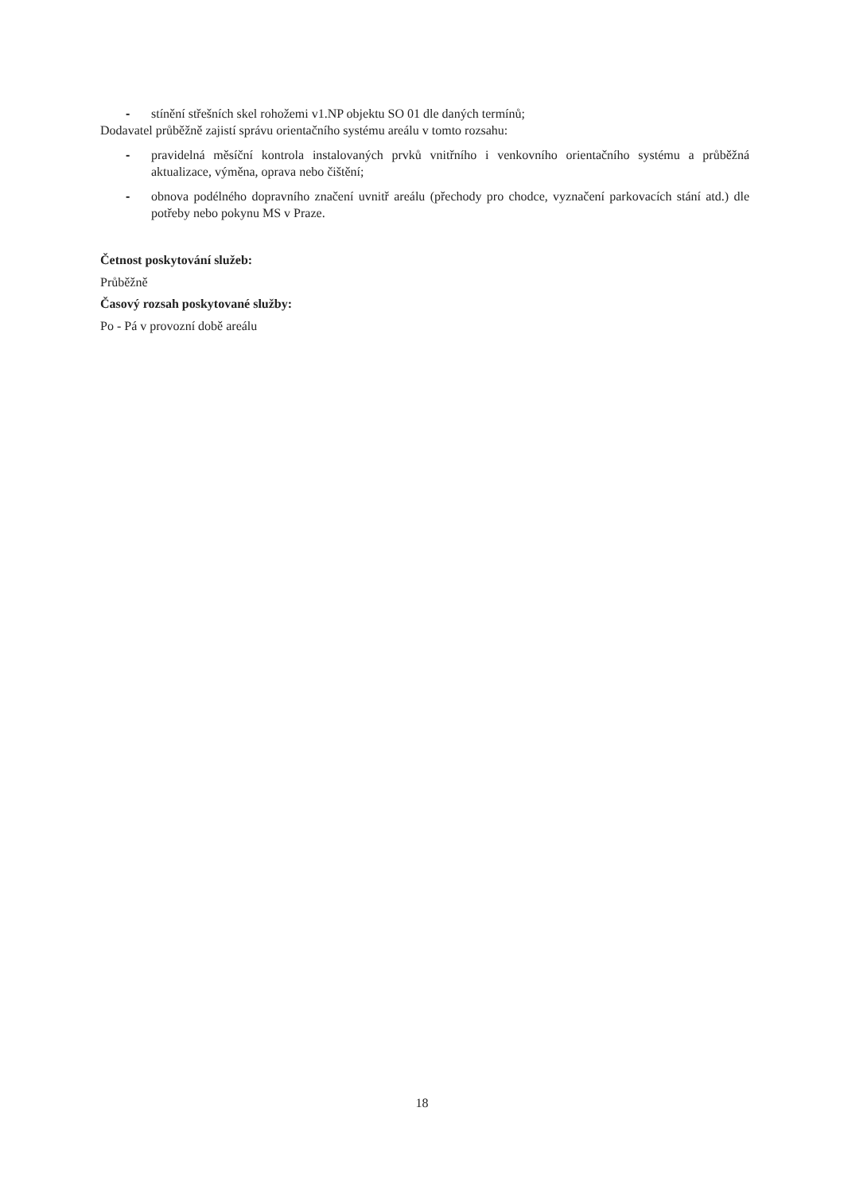- stínění střešních skel rohožemi v1.NP objektu SO 01 dle daných termínů;
Dodavatel průběžně zajistí správu orientačního systému areálu v tomto rozsahu:
- pravidelná měsíční kontrola instalovaných prvků vnitřního i venkovního orientačního systému a průběžná aktualizace, výměna, oprava nebo čištění;
- obnova podélného dopravního značení uvnitř areálu (přechody pro chodce, vyznačení parkovacích stání atd.) dle potřeby nebo pokynu MS v Praze.
Četnost poskytování služeb:
Průběžně
Časový rozsah poskytované služby:
Po - Pá v provozní době areálu
18